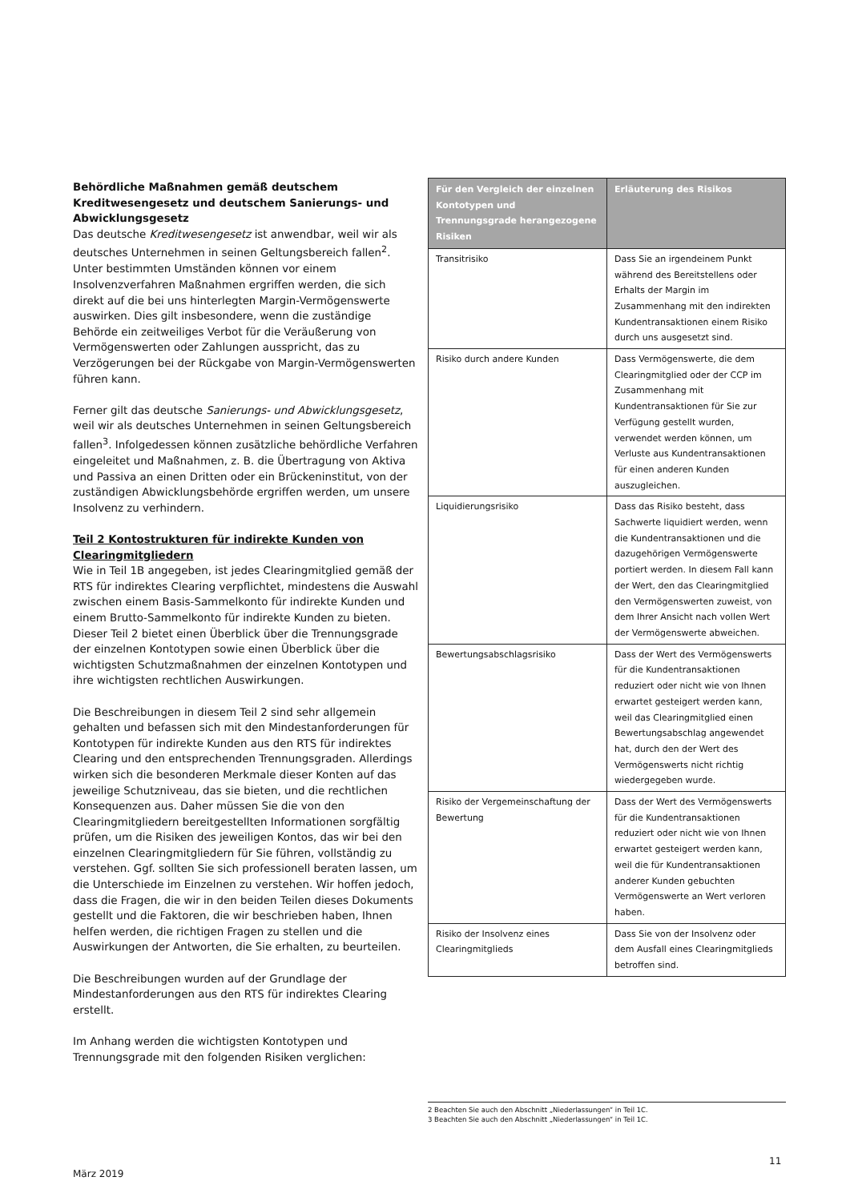Behördliche Maßnahmen gemäß deutschem Kreditwesengesetz und deutschem Sanierungs- und Abwicklungsgesetz
Das deutsche Kreditwesengesetz ist anwendbar, weil wir als deutsches Unternehmen in seinen Geltungsbereich fallen<sup>2</sup>. Unter bestimmten Umständen können vor einem Insolvenzverfahren Maßnahmen ergriffen werden, die sich direkt auf die bei uns hinterlegten Margin-Vermögenswerte auswirken. Dies gilt insbesondere, wenn die zuständige Behörde ein zeitweiliges Verbot für die Veräußerung von Vermögenswerten oder Zahlungen ausspricht, das zu Verzögerungen bei der Rückgabe von Margin-Vermögenswerten führen kann.
Ferner gilt das deutsche Sanierungs- und Abwicklungsgesetz, weil wir als deutsches Unternehmen in seinen Geltungsbereich fallen<sup>3</sup>. Infolgedessen können zusätzliche behördliche Verfahren eingeleitet und Maßnahmen, z. B. die Übertragung von Aktiva und Passiva an einen Dritten oder ein Brückeninstitut, von der zuständigen Abwicklungsbehörde ergriffen werden, um unsere Insolvenz zu verhindern.
Teil 2 Kontostrukturen für indirekte Kunden von Clearingmitgliedern
Wie in Teil 1B angegeben, ist jedes Clearingmitglied gemäß der RTS für indirektes Clearing verpflichtet, mindestens die Auswahl zwischen einem Basis-Sammelkonto für indirekte Kunden und einem Brutto-Sammelkonto für indirekte Kunden zu bieten. Dieser Teil 2 bietet einen Überblick über die Trennungsgrade der einzelnen Kontotypen sowie einen Überblick über die wichtigsten Schutzmaßnahmen der einzelnen Kontotypen und ihre wichtigsten rechtlichen Auswirkungen.
Die Beschreibungen in diesem Teil 2 sind sehr allgemein gehalten und befassen sich mit den Mindestanforderungen für Kontotypen für indirekte Kunden aus den RTS für indirektes Clearing und den entsprechenden Trennungsgraden. Allerdings wirken sich die besonderen Merkmale dieser Konten auf das jeweilige Schutzniveau, das sie bieten, und die rechtlichen Konsequenzen aus. Daher müssen Sie die von den Clearingmitgliedern bereitgestellten Informationen sorgfältig prüfen, um die Risiken des jeweiligen Kontos, das wir bei den einzelnen Clearingmitgliedern für Sie führen, vollständig zu verstehen. Ggf. sollten Sie sich professionell beraten lassen, um die Unterschiede im Einzelnen zu verstehen. Wir hoffen jedoch, dass die Fragen, die wir in den beiden Teilen dieses Dokuments gestellt und die Faktoren, die wir beschrieben haben, Ihnen helfen werden, die richtigen Fragen zu stellen und die Auswirkungen der Antworten, die Sie erhalten, zu beurteilen.
Die Beschreibungen wurden auf der Grundlage der Mindestanforderungen aus den RTS für indirektes Clearing erstellt.
Im Anhang werden die wichtigsten Kontotypen und Trennungsgrade mit den folgenden Risiken verglichen:
| Für den Vergleich der einzelnen Kontotypen und Trennungsgrade herangezogene Risiken | Erläuterung des Risikos |
| --- | --- |
| Transitrisiko | Dass Sie an irgendeinem Punkt während des Bereitstellens oder Erhalts der Margin im Zusammenhang mit den indirekten Kundentransaktionen einem Risiko durch uns ausgesetzt sind. |
| Risiko durch andere Kunden | Dass Vermögenswerte, die dem Clearingmitglied oder der CCP im Zusammenhang mit Kundentransaktionen für Sie zur Verfügung gestellt wurden, verwendet werden können, um Verluste aus Kundentransaktionen für einen anderen Kunden auszugleichen. |
| Liquidierungsrisiko | Dass das Risiko besteht, dass Sachwerte liquidiert werden, wenn die Kundentransaktionen und die dazugehörigen Vermögenswerte portiert werden. In diesem Fall kann der Wert, den das Clearingmitglied den Vermögenswerten zuweist, von dem Ihrer Ansicht nach vollen Wert der Vermögenswerte abweichen. |
| Bewertungsabschlagsrisiko | Dass der Wert des Vermögenswerts für die Kundentransaktionen reduziert oder nicht wie von Ihnen erwartet gesteigert werden kann, weil das Clearingmitglied einen Bewertungsabschlag angewendet hat, durch den der Wert des Vermögenswerts nicht richtig wiedergegeben wurde. |
| Risiko der Vergemeinschaftung der Bewertung | Dass der Wert des Vermögenswerts für die Kundentransaktionen reduziert oder nicht wie von Ihnen erwartet gesteigert werden kann, weil die für Kundentransaktionen anderer Kunden gebuchten Vermögenswerte an Wert verloren haben. |
| Risiko der Insolvenz eines Clearingmitglieds | Dass Sie von der Insolvenz oder dem Ausfall eines Clearingmitglieds betroffen sind. |
2 Beachten Sie auch den Abschnitt „Niederlassungen“ in Teil 1C.
3 Beachten Sie auch den Abschnitt „Niederlassungen“ in Teil 1C.
11
März 2019